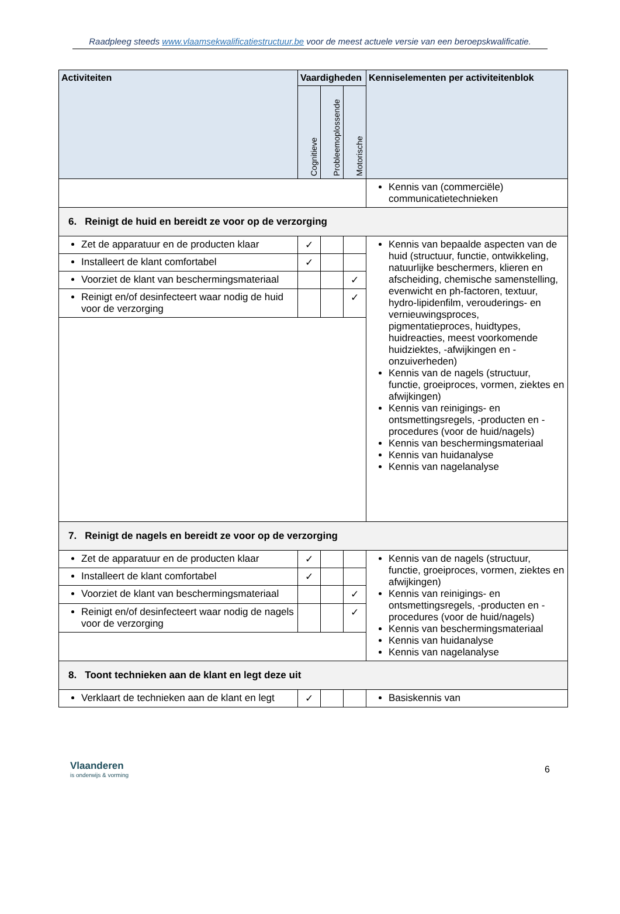Raadpleeg steeds www.vlaamsekwalificatiestructuur.be voor de meest actuele versie van een beroepskwalificatie.
| Activiteiten | Vaardigheden | | | Kenniselementen per activiteitenblok |
| --- | --- | --- | --- | --- |
| | Cognitieve | Probleemoplossende | Motorische | |
| | | | | Kennis van (commerciële) communicatietechnieken |
| 6. Reinigt de huid en bereidt ze voor op de verzorging | | | | |
| Zet de apparatuur en de producten klaar | ✓ | | | Kennis van bepaalde aspecten van de huid (structuur, functie, ontwikkeling, natuurlijke beschermers, klieren en afscheiding, chemische samenstelling, evenwicht en ph-factoren, textuur, hydro-lipidenfilm, verouderings- en vernieuwingsproces, pigmentatieproces, huidtypes, huidreacties, meest voorkomende huidziektes, -afwijkingen en -onzuiverheden) Kennis van de nagels (structuur, functie, groeiproces, vormen, ziektes en afwijkingen) Kennis van reinigings- en ontsmettingsregels, -producten en -procedures (voor de huid/nagels) Kennis van beschermingsmateriaal Kennis van huidanalyse Kennis van nagelanalyse |
| Installeert de klant comfortabel | ✓ | | | |
| Voorziet de klant van beschermingsmateriaal | | | ✓ | |
| Reinigt en/of desinfecteert waar nodig de huid voor de verzorging | | | ✓ | |
| 7. Reinigt de nagels en bereidt ze voor op de verzorging | | | | |
| Zet de apparatuur en de producten klaar | ✓ | | | Kennis van de nagels (structuur, functie, groeiproces, vormen, ziektes en afwijkingen) Kennis van reinigings- en ontsmettingsregels, -producten en -procedures (voor de huid/nagels) Kennis van beschermingsmateriaal Kennis van huidanalyse Kennis van nagelanalyse |
| Installeert de klant comfortabel | ✓ | | | |
| Voorziet de klant van beschermingsmateriaal | | | ✓ | |
| Reinigt en/of desinfecteert waar nodig de nagels voor de verzorging | | | ✓ | |
| 8. Toont technieken aan de klant en legt deze uit | | | | |
| Verklaart de technieken aan de klant en legt | ✓ | | | Basiskennis van |
Vlaanderen
is onderwijs & vorming
6